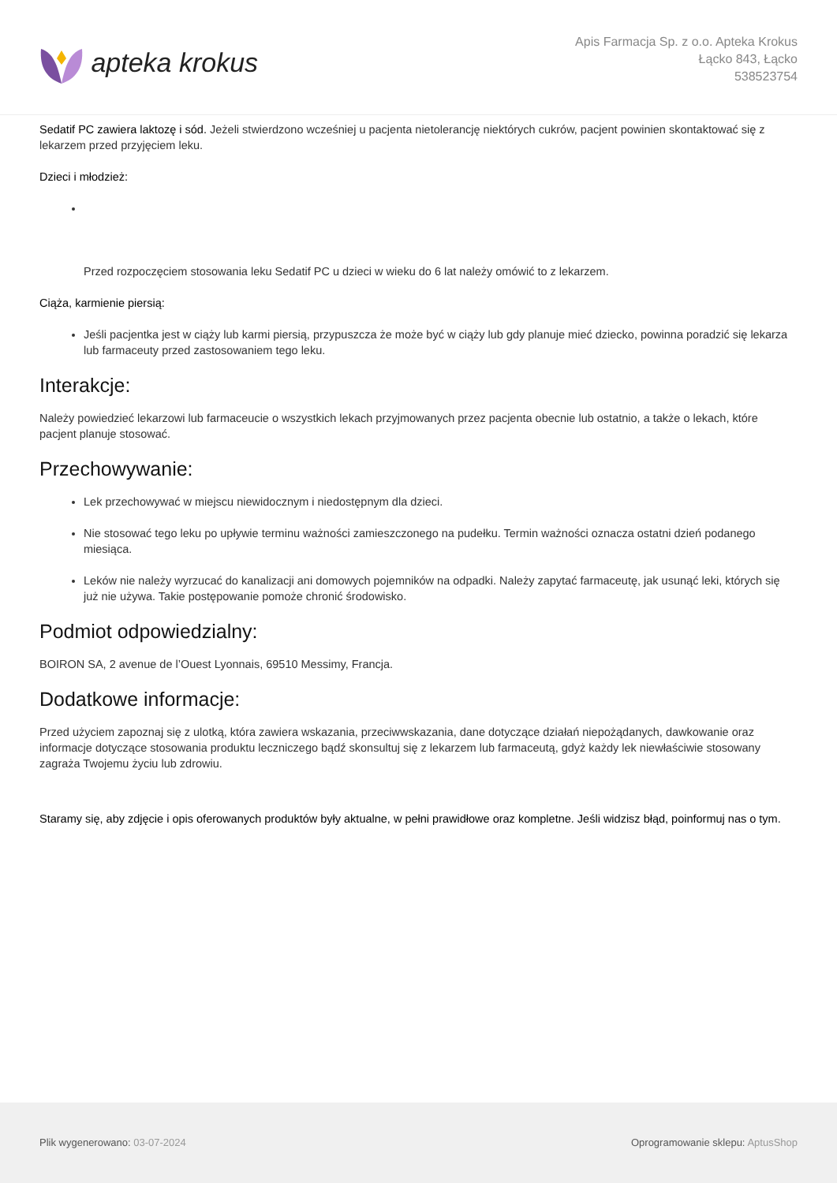apteka krokus
Apis Farmacja Sp. z o.o. Apteka Krokus
Łącko 843, Łącko
538523754
Sedatif PC zawiera laktozę i sód. Jeżeli stwierdzono wcześniej u pacjenta nietolerancję niektórych cukrów, pacjent powinien skontaktować się z lekarzem przed przyjęciem leku.
Dzieci i młodzież:
Przed rozpoczęciem stosowania leku Sedatif PC u dzieci w wieku do 6 lat należy omówić to z lekarzem.
Ciąża, karmienie piersią:
Jeśli pacjentka jest w ciąży lub karmi piersią, przypuszcza że może być w ciąży lub gdy planuje mieć dziecko, powinna poradzić się lekarza lub farmaceuty przed zastosowaniem tego leku.
Interakcje:
Należy powiedzieć lekarzowi lub farmaceucie o wszystkich lekach przyjmowanych przez pacjenta obecnie lub ostatnio, a także o lekach, które pacjent planuje stosować.
Przechowywanie:
Lek przechowywać w miejscu niewidocznym i niedostępnym dla dzieci.
Nie stosować tego leku po upływie terminu ważności zamieszczonego na pudełku. Termin ważności oznacza ostatni dzień podanego miesiąca.
Leków nie należy wyrzucać do kanalizacji ani domowych pojemników na odpadki. Należy zapytać farmaceutę, jak usunąć leki, których się już nie używa. Takie postępowanie pomoże chronić środowisko.
Podmiot odpowiedzialny:
BOIRON SA, 2 avenue de l’Ouest Lyonnais, 69510 Messimy, Francja.
Dodatkowe informacje:
Przed użyciem zapoznaj się z ulotką, która zawiera wskazania, przeciwwskazania, dane dotyczące działań niepożądanych, dawkowanie oraz informacje dotyczące stosowania produktu leczniczego bądź skonsultuj się z lekarzem lub farmaceutą, gdyż każdy lek niewłaściwie stosowany zagraża Twojemu życiu lub zdrowiu.
Staramy się, aby zdjęcie i opis oferowanych produktów były aktualne, w pełni prawidłowe oraz kompletne. Jeśli widzisz błąd, poinformuj nas o tym.
Plik wygenerowano: 03-07-2024
Oprogramowanie sklepu: AptusShop